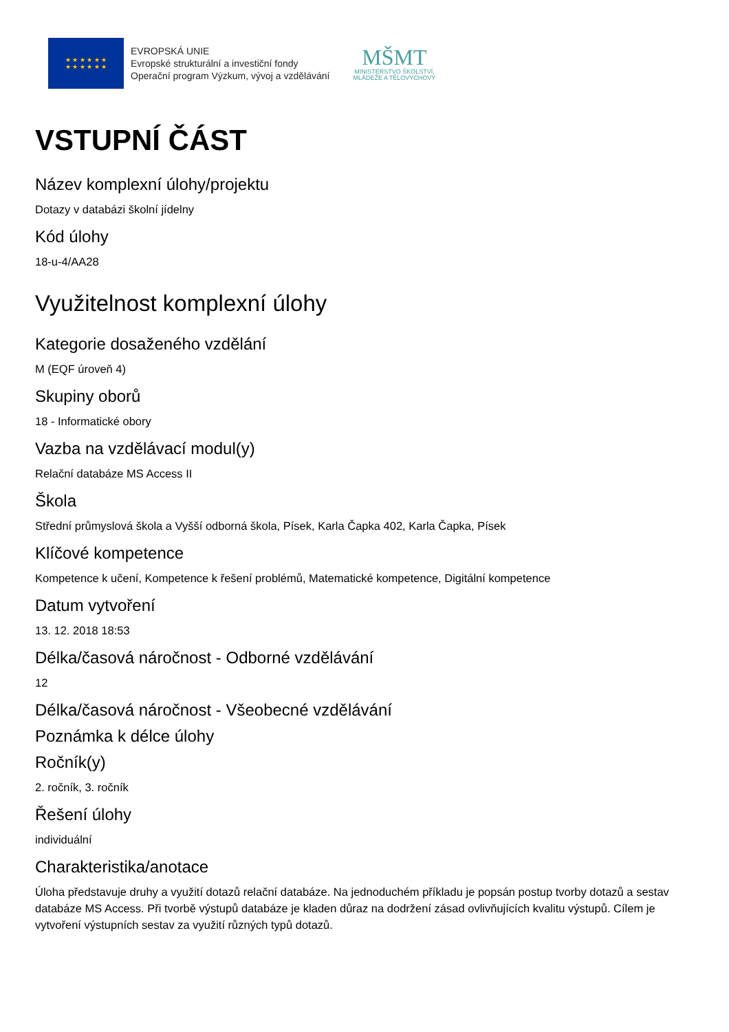★ ★ ★ ★ ★ ★
★ ★ ★ ★ ★ ★
EVROPSKÁ UNIE
Evropské strukturální a investiční fondy
Operační program Výzkum, vývoj a vzdělávání
MŠMT
MINISTERSTVO ŠKOLSTVÍ,
MLÁDEŽE A TĚLOVÝCHOVY
VSTUPNÍ ČÁST
Název komplexní úlohy/projektu
Dotazy v databázi školní jídelny
Kód úlohy
18-u-4/AA28
Využitelnost komplexní úlohy
Kategorie dosaženého vzdělání
M (EQF úroveň 4)
Skupiny oborů
18 - Informatické obory
Vazba na vzdělávací modul(y)
Relační databáze MS Access II
Škola
Střední průmyslová škola a Vyšší odborná škola, Písek, Karla Čapka 402, Karla Čapka, Písek
Klíčové kompetence
Kompetence k učení, Kompetence k řešení problémů, Matematické kompetence, Digitální kompetence
Datum vytvoření
13. 12. 2018 18:53
Délka/časová náročnost - Odborné vzdělávání
12
Délka/časová náročnost - Všeobecné vzdělávání
Poznámka k délce úlohy
Ročník(y)
2. ročník, 3. ročník
Řešení úlohy
individuální
Charakteristika/anotace
Úloha představuje druhy a využití dotazů relační databáze. Na jednoduchém příkladu je popsán postup tvorby dotazů a sestav databáze MS Access. Při tvorbě výstupů databáze je kladen důraz na dodržení zásad ovlivňujících kvalitu výstupů. Cílem je vytvoření výstupních sestav za využití různých typů dotazů.